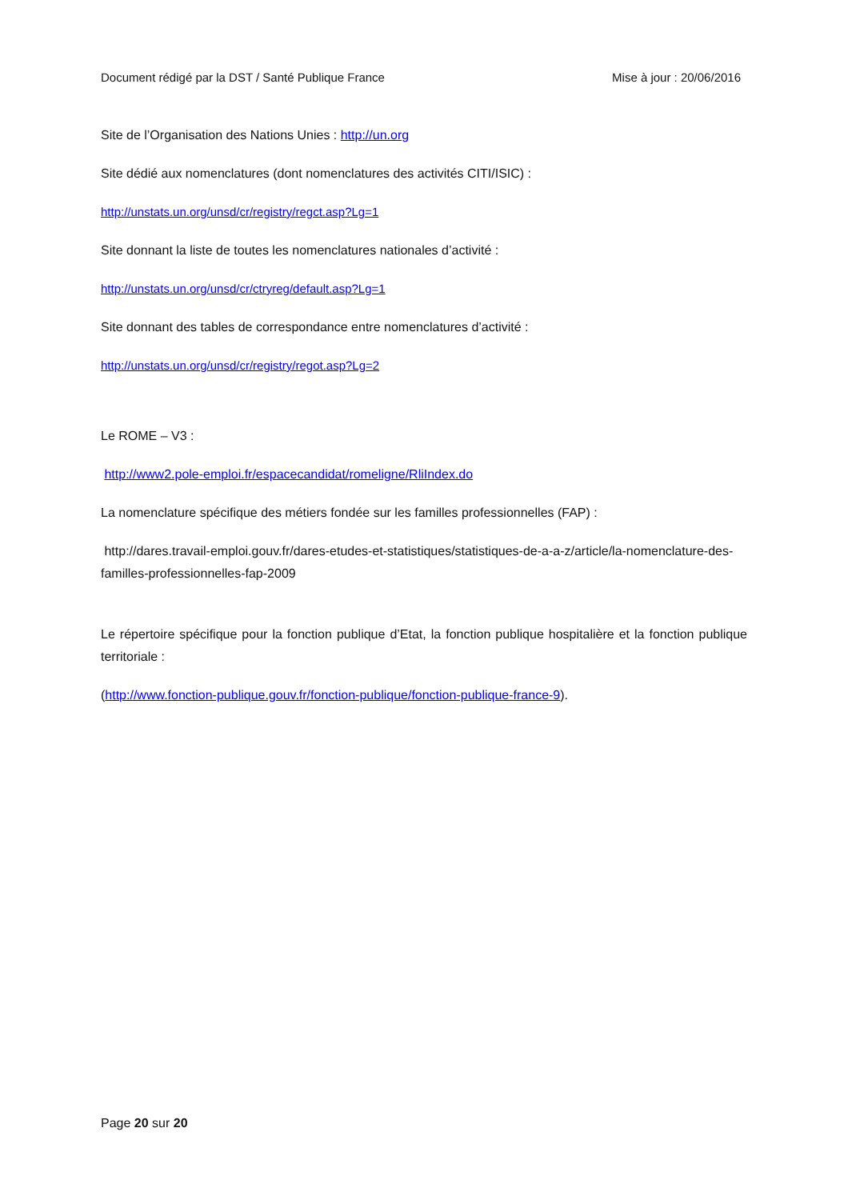Document rédigé par la DST / Santé Publique France Mise à jour : 20/06/2016
Site de l’Organisation des Nations Unies : http://un.org
Site dédié aux nomenclatures (dont nomenclatures des activités CITI/ISIC) :
http://unstats.un.org/unsd/cr/registry/regct.asp?Lg=1
Site donnant la liste de toutes les nomenclatures nationales d’activité :
http://unstats.un.org/unsd/cr/ctryreg/default.asp?Lg=1
Site donnant des tables de correspondance entre nomenclatures d’activité :
http://unstats.un.org/unsd/cr/registry/regot.asp?Lg=2
Le ROME – V3 :
http://www2.pole-emploi.fr/espacecandidat/romeligne/RliIndex.do
La nomenclature spécifique des métiers fondée sur les familles professionnelles (FAP) :
http://dares.travail-emploi.gouv.fr/dares-etudes-et-statistiques/statistiques-de-a-a-z/article/la-nomenclature-des-familles-professionnelles-fap-2009
Le répertoire spécifique pour la fonction publique d’Etat, la fonction publique hospitalière et la fonction publique territoriale :
(http://www.fonction-publique.gouv.fr/fonction-publique/fonction-publique-france-9).
Page 20 sur 20